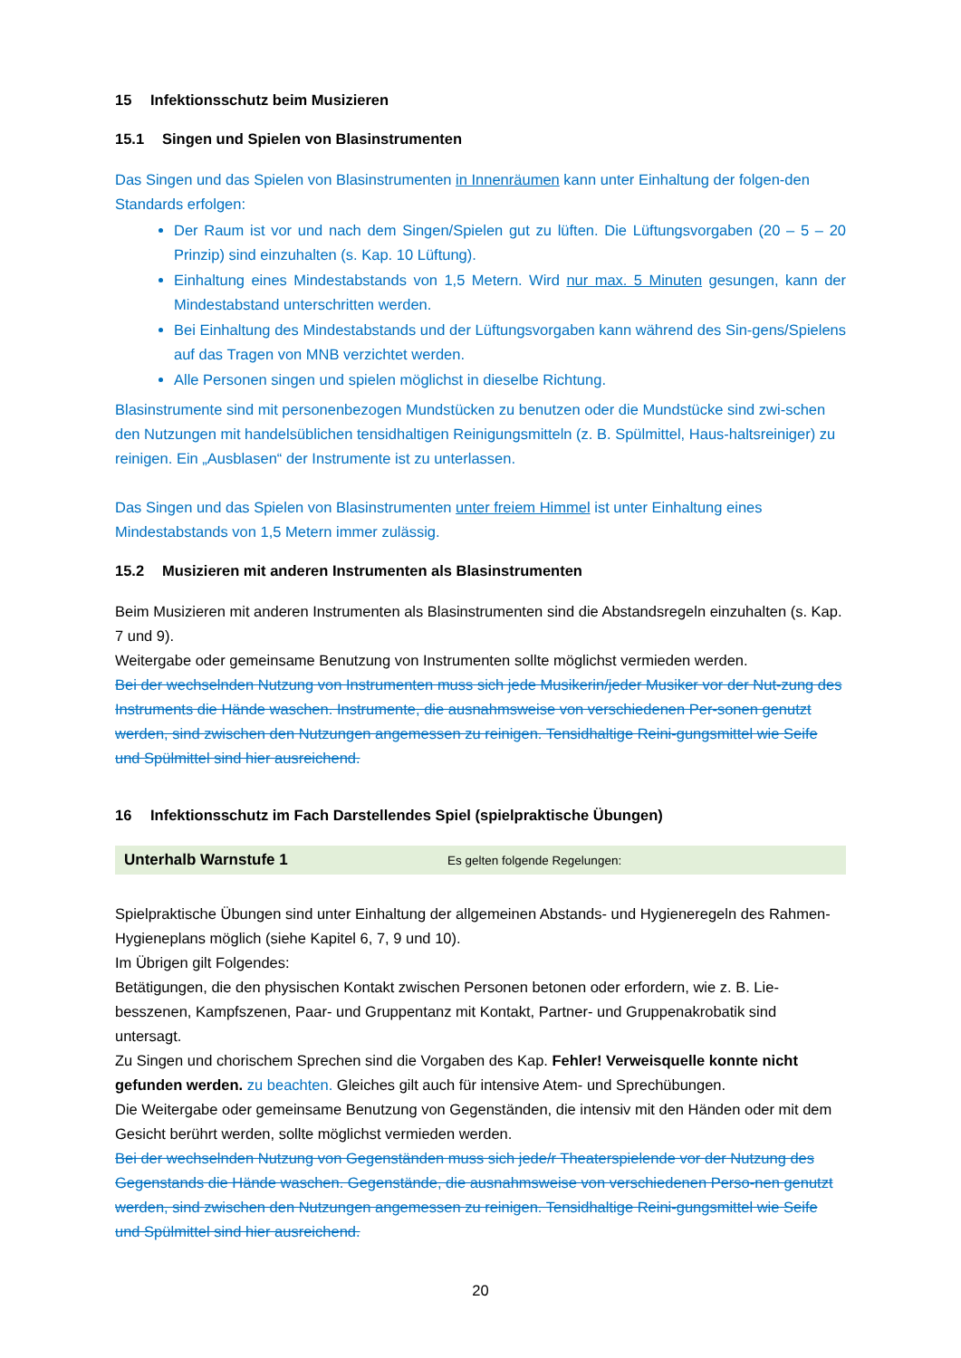15 Infektionsschutz beim Musizieren
15.1 Singen und Spielen von Blasinstrumenten
Das Singen und das Spielen von Blasinstrumenten in Innenräumen kann unter Einhaltung der folgen-den Standards erfolgen:
Der Raum ist vor und nach dem Singen/Spielen gut zu lüften. Die Lüftungsvorgaben (20 – 5 – 20 Prinzip) sind einzuhalten (s. Kap. 10 Lüftung).
Einhaltung eines Mindestabstands von 1,5 Metern. Wird nur max. 5 Minuten gesungen, kann der Mindestabstand unterschritten werden.
Bei Einhaltung des Mindestabstands und der Lüftungsvorgaben kann während des Sin-gens/Spielens auf das Tragen von MNB verzichtet werden.
Alle Personen singen und spielen möglichst in dieselbe Richtung.
Blasinstrumente sind mit personenbezogen Mundstücken zu benutzen oder die Mundstücke sind zwi-schen den Nutzungen mit handelsüblichen tensidhaltigen Reinigungsmitteln (z. B. Spülmittel, Haus-haltsreiniger) zu reinigen. Ein „Ausblasen“ der Instrumente ist zu unterlassen.
Das Singen und das Spielen von Blasinstrumenten unter freiem Himmel ist unter Einhaltung eines Mindestabstands von 1,5 Metern immer zulässig.
15.2 Musizieren mit anderen Instrumenten als Blasinstrumenten
Beim Musizieren mit anderen Instrumenten als Blasinstrumenten sind die Abstandsregeln einzuhalten (s. Kap. 7 und 9).
Weitergabe oder gemeinsame Benutzung von Instrumenten sollte möglichst vermieden werden.
Bei der wechselnden Nutzung von Instrumenten muss sich jede Musikerin/jeder Musiker vor der Nut-zung des Instruments die Hände waschen. Instrumente, die ausnahmsweise von verschiedenen Per-sonen genutzt werden, sind zwischen den Nutzungen angemessen zu reinigen. Tensidhaltige Reini-gungsmittel wie Seife und Spülmittel sind hier ausreichend.
16 Infektionsschutz im Fach Darstellendes Spiel (spielpraktische Übungen)
Unterhalb Warnstufe 1 Es gelten folgende Regelungen:
Spielpraktische Übungen sind unter Einhaltung der allgemeinen Abstands- und Hygieneregeln des Rahmen-Hygieneplans möglich (siehe Kapitel 6, 7, 9 und 10).
Im Übrigen gilt Folgendes:
Betätigungen, die den physischen Kontakt zwischen Personen betonen oder erfordern, wie z. B. Lie-besszenen, Kampfszenen, Paar- und Gruppentanz mit Kontakt, Partner- und Gruppenakrobatik sind untersagt.
Zu Singen und chorischem Sprechen sind die Vorgaben des Kap. Fehler! Verweisquelle konnte nicht gefunden werden. zu beachten. Gleiches gilt auch für intensive Atem- und Sprechübungen.
Die Weitergabe oder gemeinsame Benutzung von Gegenständen, die intensiv mit den Händen oder mit dem Gesicht berührt werden, sollte möglichst vermieden werden.
Bei der wechselnden Nutzung von Gegenständen muss sich jede/r Theaterspielende vor der Nutzung des Gegenstands die Hände waschen. Gegenstände, die ausnahmsweise von verschiedenen Perso-nen genutzt werden, sind zwischen den Nutzungen angemessen zu reinigen. Tensidhaltige Reini-gungsmittel wie Seife und Spülmittel sind hier ausreichend.
20